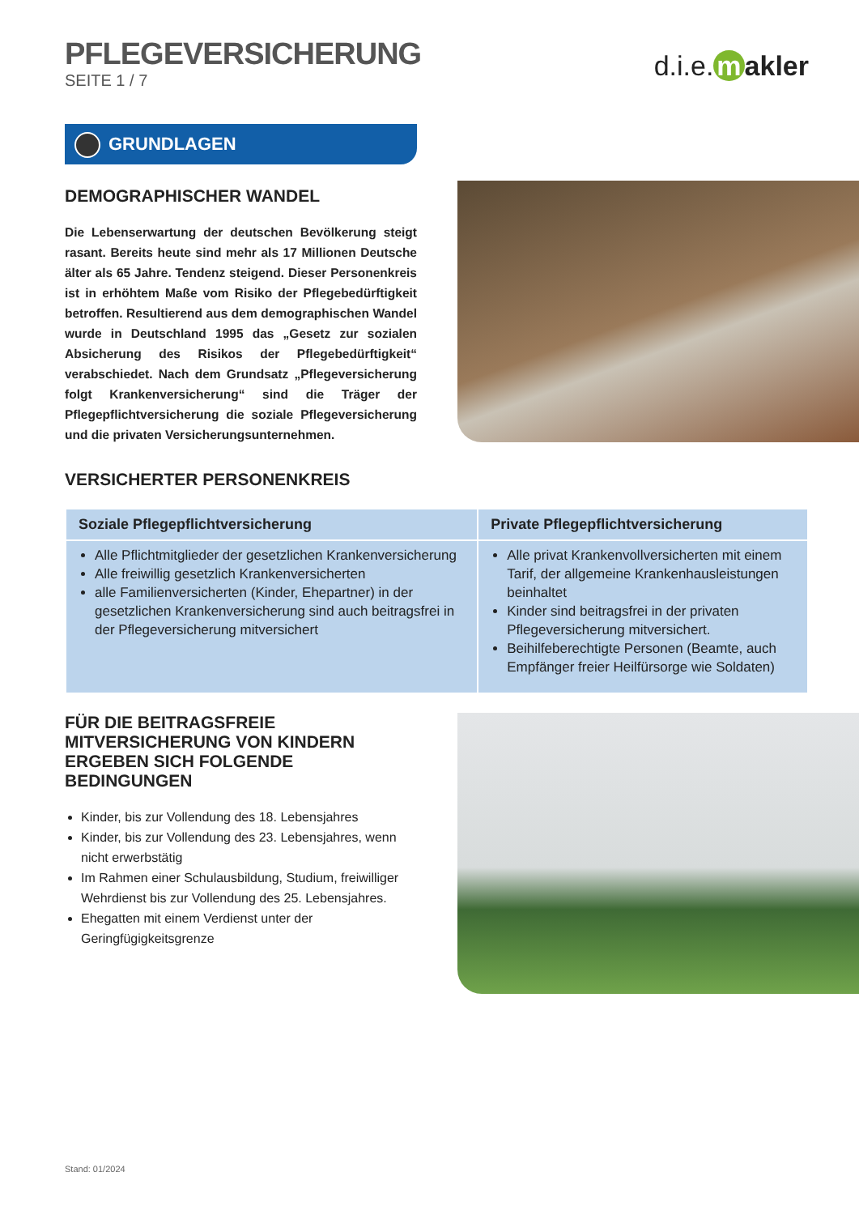PFLEGEVERSICHERUNG
SEITE 1 / 7
d.i.e. m akler
GRUNDLAGEN
DEMOGRAPHISCHER WANDEL
Die Lebenserwartung der deutschen Bevölkerung steigt rasant. Bereits heute sind mehr als 17 Millionen Deutsche älter als 65 Jahre. Tendenz steigend. Dieser Personenkreis ist in erhöhtem Maße vom Risiko der Pflegebedürftigkeit betroffen. Resultierend aus dem demographischen Wandel wurde in Deutschland 1995 das „Gesetz zur sozialen Absicherung des Risikos der Pflegebedürftigkeit“ verabschiedet. Nach dem Grundsatz „Pflegeversicherung folgt Krankenversicherung“ sind die Träger der Pflegepflichtversicherung die soziale Pflegeversicherung und die privaten Versicherungsunternehmen.
VERSICHERTER PERSONENKREIS
| Soziale Pflegepflichtversicherung | Private Pflegepflichtversicherung |
| --- | --- |
| Alle Pflichtmitglieder der gesetzlichen Krankenversicherung Alle freiwillig gesetzlich Krankenversicherten alle Familienversicherten (Kinder, Ehepartner) in der gesetzlichen Krankenversicherung sind auch beitragsfrei in der Pflegeversicherung mitversichert | Alle privat Krankenvollversicherten mit einem Tarif, der allgemeine Krankenhausleistungen beinhaltet Kinder sind beitragsfrei in der privaten Pflegeversicherung mitversichert. Beihilfeberechtigte Personen (Beamte, auch Empfänger freier Heilfürsorge wie Soldaten) |
FÜR DIE BEITRAGSFREIE MITVERSICHERUNG VON KINDERN ERGEBEN SICH FOLGENDE BEDINGUNGEN
Kinder, bis zur Vollendung des 18. Lebensjahres
Kinder, bis zur Vollendung des 23. Lebensjahres, wenn nicht erwerbstätig
Im Rahmen einer Schulausbildung, Studium, freiwilliger Wehrdienst bis zur Vollendung des 25. Lebensjahres.
Ehegatten mit einem Verdienst unter der Geringfügigkeitsgrenze
Stand: 01/2024